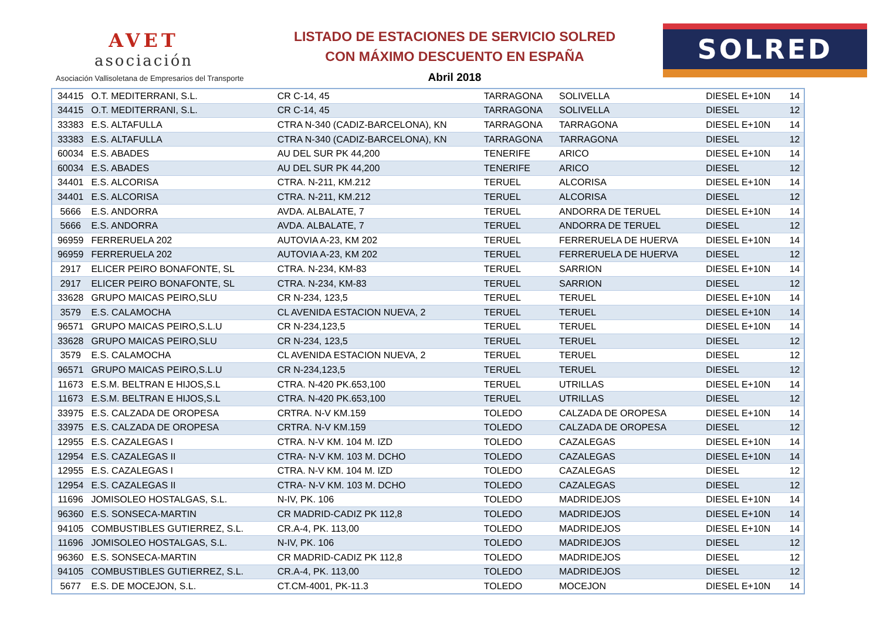AVET
asociación
Asociación Vallisoletana de Empresarios del Transporte
LISTADO DE ESTACIONES DE SERVICIO SOLRED
CON MÁXIMO DESCUENTO EN ESPAÑA
Abril 2018
SOLRED
| 34415 | O.T. MEDITERRANI, S.L. | CR C-14, 45 | TARRAGONA | SOLIVELLA | DIESEL E+10N | 14 |
| 34415 | O.T. MEDITERRANI, S.L. | CR C-14, 45 | TARRAGONA | SOLIVELLA | DIESEL | 12 |
| 33383 | E.S. ALTAFULLA | CTRA N-340 (CADIZ-BARCELONA), KN | TARRAGONA | TARRAGONA | DIESEL E+10N | 14 |
| 33383 | E.S. ALTAFULLA | CTRA N-340 (CADIZ-BARCELONA), KN | TARRAGONA | TARRAGONA | DIESEL | 12 |
| 60034 | E.S. ABADES | AU DEL SUR PK 44,200 | TENERIFE | ARICO | DIESEL E+10N | 14 |
| 60034 | E.S. ABADES | AU DEL SUR PK 44,200 | TENERIFE | ARICO | DIESEL | 12 |
| 34401 | E.S. ALCORISA | CTRA. N-211, KM.212 | TERUEL | ALCORISA | DIESEL E+10N | 14 |
| 34401 | E.S. ALCORISA | CTRA. N-211, KM.212 | TERUEL | ALCORISA | DIESEL | 12 |
| 5666 | E.S. ANDORRA | AVDA. ALBALATE, 7 | TERUEL | ANDORRA DE TERUEL | DIESEL E+10N | 14 |
| 5666 | E.S. ANDORRA | AVDA. ALBALATE, 7 | TERUEL | ANDORRA DE TERUEL | DIESEL | 12 |
| 96959 | FERRERUELA 202 | AUTOVIA A-23, KM 202 | TERUEL | FERRERUELA DE HUERVA | DIESEL E+10N | 14 |
| 96959 | FERRERUELA 202 | AUTOVIA A-23, KM 202 | TERUEL | FERRERUELA DE HUERVA | DIESEL | 12 |
| 2917 | ELICER PEIRO BONAFONTE, SL | CTRA. N-234, KM-83 | TERUEL | SARRION | DIESEL E+10N | 14 |
| 2917 | ELICER PEIRO BONAFONTE, SL | CTRA. N-234, KM-83 | TERUEL | SARRION | DIESEL | 12 |
| 33628 | GRUPO MAICAS PEIRO,SLU | CR N-234, 123,5 | TERUEL | TERUEL | DIESEL E+10N | 14 |
| 3579 | E.S. CALAMOCHA | CL AVENIDA ESTACION NUEVA, 2 | TERUEL | TERUEL | DIESEL E+10N | 14 |
| 96571 | GRUPO MAICAS PEIRO,S.L.U | CR N-234,123,5 | TERUEL | TERUEL | DIESEL E+10N | 14 |
| 33628 | GRUPO MAICAS PEIRO,SLU | CR N-234, 123,5 | TERUEL | TERUEL | DIESEL | 12 |
| 3579 | E.S. CALAMOCHA | CL AVENIDA ESTACION NUEVA, 2 | TERUEL | TERUEL | DIESEL | 12 |
| 96571 | GRUPO MAICAS PEIRO,S.L.U | CR N-234,123,5 | TERUEL | TERUEL | DIESEL | 12 |
| 11673 | E.S.M. BELTRAN E HIJOS,S.L | CTRA. N-420 PK.653,100 | TERUEL | UTRILLAS | DIESEL E+10N | 14 |
| 11673 | E.S.M. BELTRAN E HIJOS,S.L | CTRA. N-420 PK.653,100 | TERUEL | UTRILLAS | DIESEL | 12 |
| 33975 | E.S. CALZADA DE OROPESA | CRTRA. N-V KM.159 | TOLEDO | CALZADA DE OROPESA | DIESEL E+10N | 14 |
| 33975 | E.S. CALZADA DE OROPESA | CRTRA. N-V KM.159 | TOLEDO | CALZADA DE OROPESA | DIESEL | 12 |
| 12955 | E.S. CAZALEGAS I | CTRA. N-V KM. 104 M. IZD | TOLEDO | CAZALEGAS | DIESEL E+10N | 14 |
| 12954 | E.S. CAZALEGAS II | CTRA- N-V KM. 103 M. DCHO | TOLEDO | CAZALEGAS | DIESEL E+10N | 14 |
| 12955 | E.S. CAZALEGAS I | CTRA. N-V KM. 104 M. IZD | TOLEDO | CAZALEGAS | DIESEL | 12 |
| 12954 | E.S. CAZALEGAS II | CTRA- N-V KM. 103 M. DCHO | TOLEDO | CAZALEGAS | DIESEL | 12 |
| 11696 | JOMISOLEO HOSTALGAS, S.L. | N-IV, PK. 106 | TOLEDO | MADRIDEJOS | DIESEL E+10N | 14 |
| 96360 | E.S. SONSECA-MARTIN | CR MADRID-CADIZ PK 112,8 | TOLEDO | MADRIDEJOS | DIESEL E+10N | 14 |
| 94105 | COMBUSTIBLES GUTIERREZ, S.L. | CR.A-4, PK. 113,00 | TOLEDO | MADRIDEJOS | DIESEL E+10N | 14 |
| 11696 | JOMISOLEO HOSTALGAS, S.L. | N-IV, PK. 106 | TOLEDO | MADRIDEJOS | DIESEL | 12 |
| 96360 | E.S. SONSECA-MARTIN | CR MADRID-CADIZ PK 112,8 | TOLEDO | MADRIDEJOS | DIESEL | 12 |
| 94105 | COMBUSTIBLES GUTIERREZ, S.L. | CR.A-4, PK. 113,00 | TOLEDO | MADRIDEJOS | DIESEL | 12 |
| 5677 | E.S. DE MOCEJON, S.L. | CT.CM-4001, PK-11.3 | TOLEDO | MOCEJON | DIESEL E+10N | 14 |